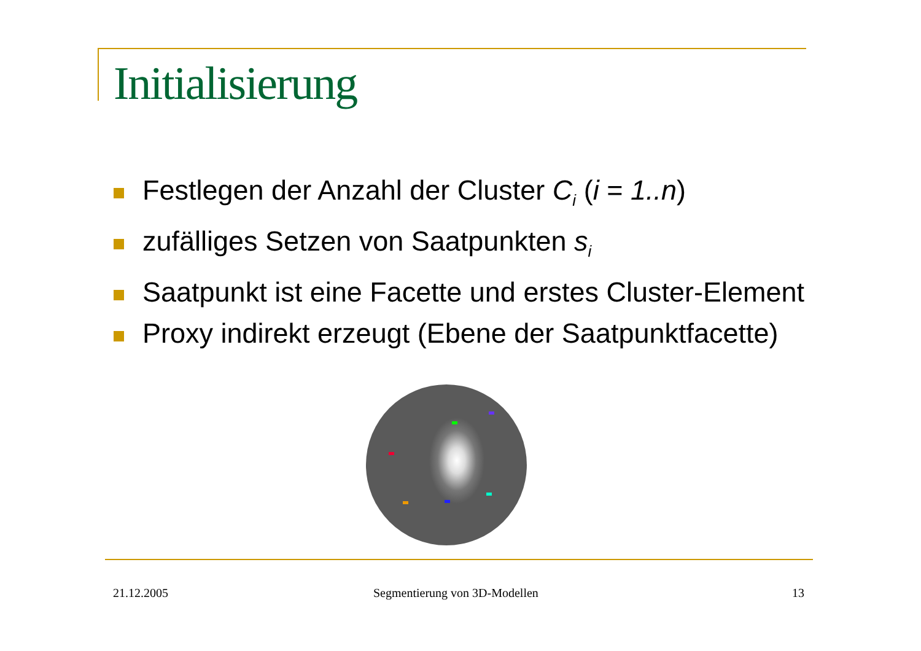Initialisierung
Festlegen der Anzahl der Cluster C<sub>i</sub> (i = 1..n)
zufälliges Setzen von Saatpunkten s<sub>i</sub>
Saatpunkt ist eine Facette und erstes Cluster-Element
Proxy indirekt erzeugt (Ebene der Saatpunktfacette)
21.12.2005 Segmentierung von 3D-Modellen 13